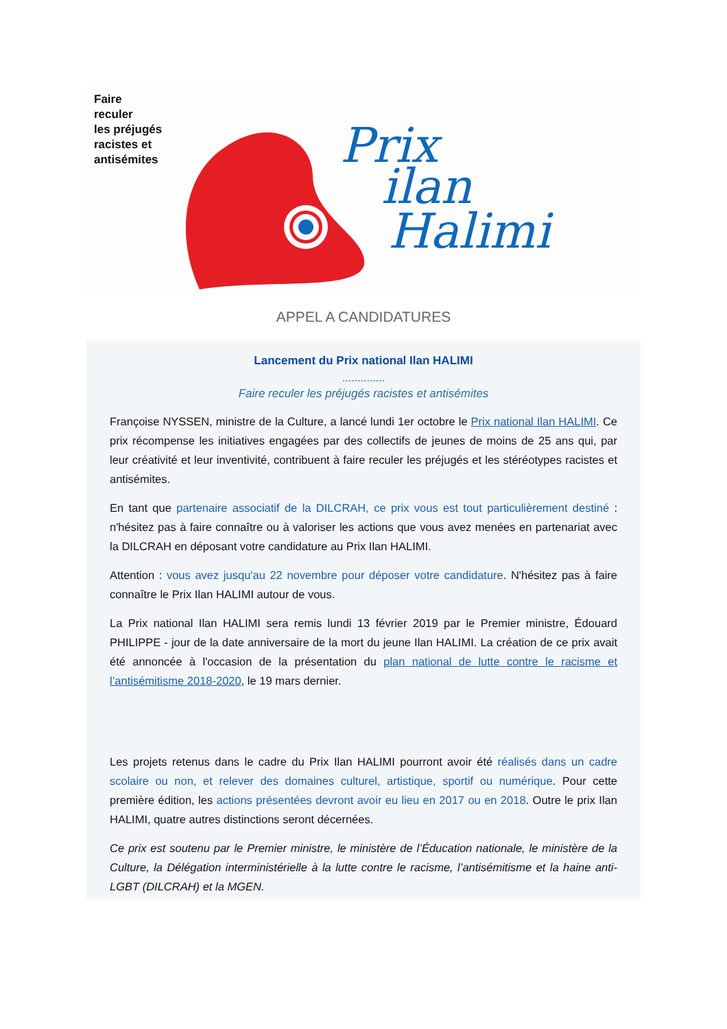Prix
ilan
Halimi
Faire
reculer
les préjugés
racistes et
antisémites
APPEL A CANDIDATURES
Lancement du Prix national Ilan HALIMI
..............
Faire reculer les préjugés racistes et antisémites
Françoise NYSSEN, ministre de la Culture, a lancé lundi 1er octobre le Prix national Ilan HALIMI. Ce prix récompense les initiatives engagées par des collectifs de jeunes de moins de 25 ans qui, par leur créativité et leur inventivité, contribuent à faire reculer les préjugés et les stéréotypes racistes et antisémites.
En tant que partenaire associatif de la DILCRAH, ce prix vous est tout particulièrement destiné : n'hésitez pas à faire connaître ou à valoriser les actions que vous avez menées en partenariat avec la DILCRAH en déposant votre candidature au Prix Ilan HALIMI.
Attention : vous avez jusqu'au 22 novembre pour déposer votre candidature. N'hésitez pas à faire connaître le Prix Ilan HALIMI autour de vous.
La Prix national Ilan HALIMI sera remis lundi 13 février 2019 par le Premier ministre, Édouard PHILIPPE - jour de la date anniversaire de la mort du jeune Ilan HALIMI. La création de ce prix avait été annoncée à l'occasion de la présentation du plan national de lutte contre le racisme et l’antisémitisme 2018-2020, le 19 mars dernier.
Les projets retenus dans le cadre du Prix Ilan HALIMI pourront avoir été réalisés dans un cadre scolaire ou non, et relever des domaines culturel, artistique, sportif ou numérique. Pour cette première édition, les actions présentées devront avoir eu lieu en 2017 ou en 2018. Outre le prix Ilan HALIMI, quatre autres distinctions seront décernées.
Ce prix est soutenu par le Premier ministre, le ministère de l’Éducation nationale, le ministère de la Culture, la Délégation interministérielle à la lutte contre le racisme, l’antisémitisme et la haine anti-LGBT (DILCRAH) et la MGEN.